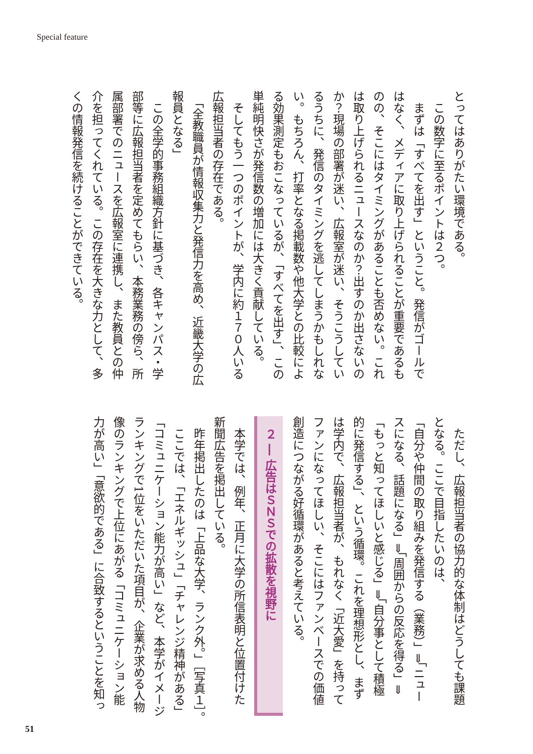Special feature
とってはありがたい環境である。
　この数字に至るポイントは２つ。
　まずは「すべてを出す」ということ。発信がゴールで
はなく、メディアに取り上げられることが重要であるも
のの、そこにはタイミングがあることも否めない。これ
は取り上げられるニュースなのか？出すのか出さないの
か？現場の部署が迷い、広報室が迷い、そうこうしてい
るうちに、発信のタイミングを逃してしまうかもしれな
い。もちろん、打率となる掲載数や他大学との比較によ
る効果測定もおこなっているが、「すべてを出す」、この
単純明快さが発信数の増加には大きく貢献している。
　そしてもう一つのポイントが、学内に約１７０人いる
広報担当者の存在である。
　「全教職員が情報収集力と発信力を高め、近畿大学の広
報員となる」
　この全学的事務組織方針に基づき、各キャンパス・学
部等に広報担当者を定めてもらい、本務業務の傍ら、所
属部署でのニュースを広報室に連携し、また教員との仲
介を担ってくれている。この存在を大きな力として、多
くの情報発信を続けることができている。
　ただし、広報担当者の協力的な体制はどうしても課題
となる。ここで目指したいのは、
「自分や仲間の取り組みを発信する（業務）」⇒「ニュー
スになる、話題になる」⇒「周囲からの反応を得る」⇒
「もっと知ってほしいと感じる」⇒「自分事として積極
的に発信する」、という循環。これを理想形とし、まず
は学内で、広報担当者が、もれなく「近大愛」を持って
ファンになってほしい、そこにはファンベースでの価値
創造につながる好循環があると考えている。
２ ― 広告はＳＮＳでの拡散を視野に
　本学では、例年、正月に大学の所信表明と位置付けた
新聞広告を掲出している。
　昨年掲出したのは「上品な大学、ランク外。」［写真１］。
　ここでは、「エネルギッシュ」「チャレンジ精神がある」
「コミュニケーション能力が高い」など、本学がイメージ
ランキングで1位をいただいた項目が、企業が求める人物
像のランキングで上位にあがる「コミュニケーション能
力が高い」「意欲的である」に合致するということを知っ
51